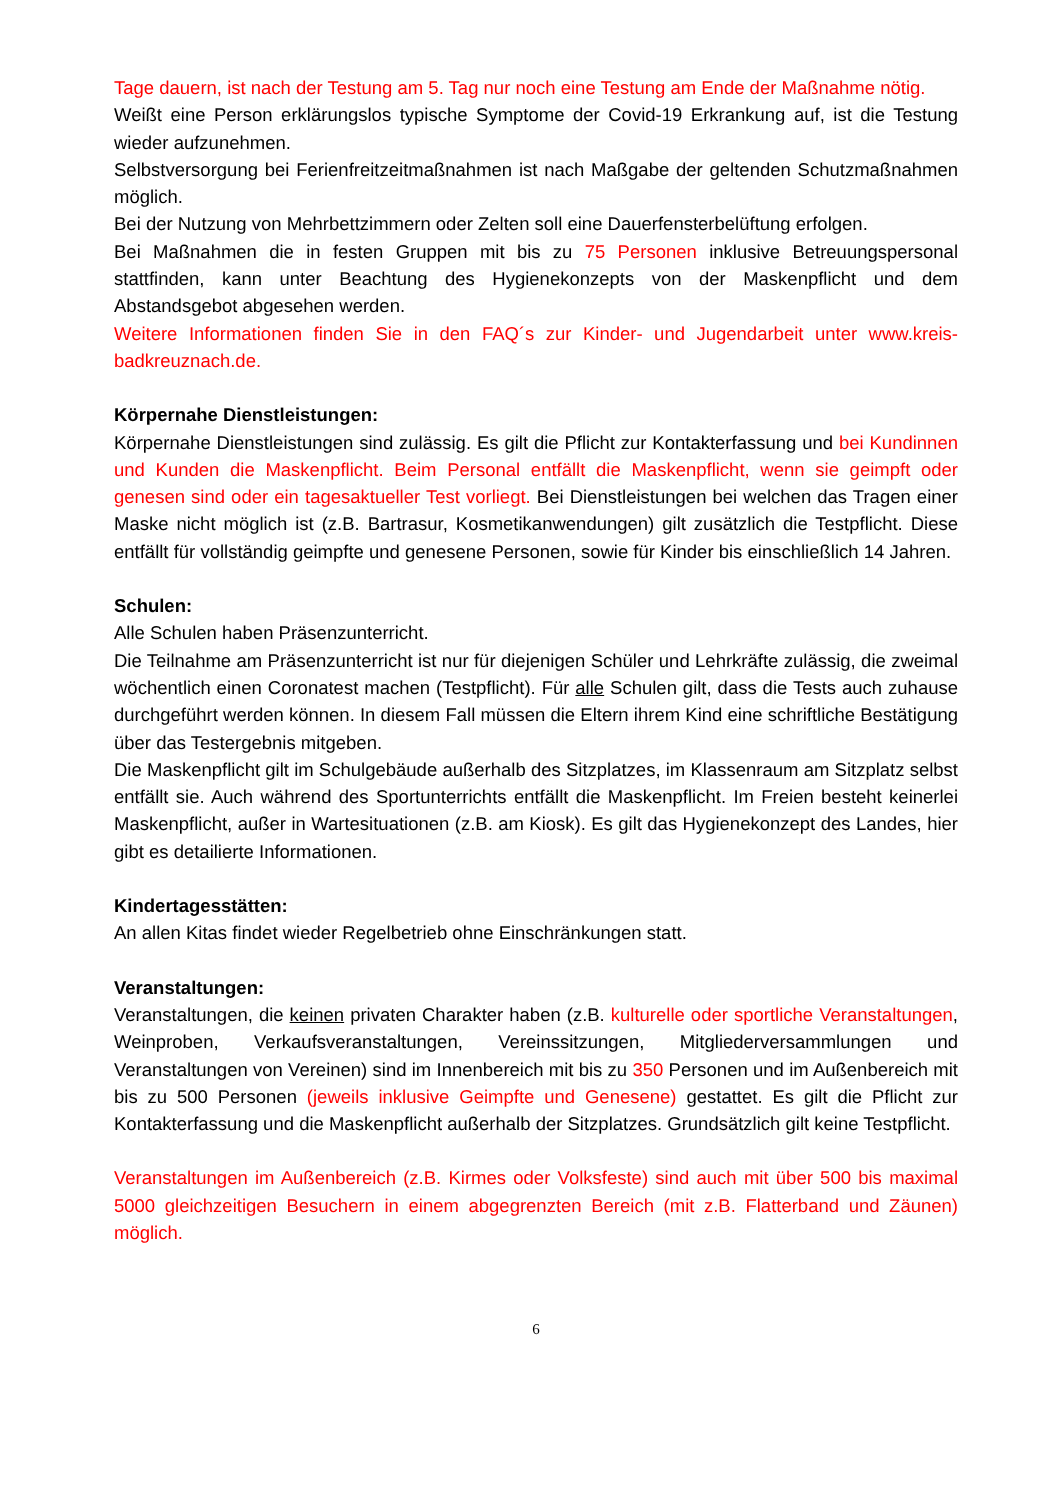Tage dauern, ist nach der Testung am 5. Tag nur noch eine Testung am Ende der Maßnahme nötig.
Weißt eine Person erklärungslos typische Symptome der Covid-19 Erkrankung auf, ist die Testung wieder aufzunehmen.
Selbstversorgung bei Ferienfreitzeitmaßnahmen ist nach Maßgabe der geltenden Schutzmaßnahmen möglich.
Bei der Nutzung von Mehrbettzimmern oder Zelten soll eine Dauerfensterbelüftung erfolgen.
Bei Maßnahmen die in festen Gruppen mit bis zu 75 Personen inklusive Betreuungspersonal stattfinden, kann unter Beachtung des Hygienekonzepts von der Maskenpflicht und dem Abstandsgebot abgesehen werden.
Weitere Informationen finden Sie in den FAQ´s zur Kinder- und Jugendarbeit unter www.kreis-badkreuznach.de.
Körpernahe Dienstleistungen:
Körpernahe Dienstleistungen sind zulässig. Es gilt die Pflicht zur Kontakterfassung und bei Kundinnen und Kunden die Maskenpflicht. Beim Personal entfällt die Maskenpflicht, wenn sie geimpft oder genesen sind oder ein tagesaktueller Test vorliegt. Bei Dienstleistungen bei welchen das Tragen einer Maske nicht möglich ist (z.B. Bartrasur, Kosmetikanwendungen) gilt zusätzlich die Testpflicht. Diese entfällt für vollständig geimpfte und genesene Personen, sowie für Kinder bis einschließlich 14 Jahren.
Schulen:
Alle Schulen haben Präsenzunterricht.
Die Teilnahme am Präsenzunterricht ist nur für diejenigen Schüler und Lehrkräfte zulässig, die zweimal wöchentlich einen Coronatest machen (Testpflicht). Für alle Schulen gilt, dass die Tests auch zuhause durchgeführt werden können. In diesem Fall müssen die Eltern ihrem Kind eine schriftliche Bestätigung über das Testergebnis mitgeben.
Die Maskenpflicht gilt im Schulgebäude außerhalb des Sitzplatzes, im Klassenraum am Sitzplatz selbst entfällt sie. Auch während des Sportunterrichts entfällt die Maskenpflicht. Im Freien besteht keinerlei Maskenpflicht, außer in Wartesituationen (z.B. am Kiosk). Es gilt das Hygienekonzept des Landes, hier gibt es detailierte Informationen.
Kindertagesstätten:
An allen Kitas findet wieder Regelbetrieb ohne Einschränkungen statt.
Veranstaltungen:
Veranstaltungen, die keinen privaten Charakter haben (z.B. kulturelle oder sportliche Veranstaltungen, Weinproben, Verkaufsveranstaltungen, Vereinssitzungen, Mitgliederversammlungen und Veranstaltungen von Vereinen) sind im Innenbereich mit bis zu 350 Personen und im Außenbereich mit bis zu 500 Personen (jeweils inklusive Geimpfte und Genesene) gestattet. Es gilt die Pflicht zur Kontakterfassung und die Maskenpflicht außerhalb der Sitzplatzes. Grundsätzlich gilt keine Testpflicht.
Veranstaltungen im Außenbereich (z.B. Kirmes oder Volksfeste) sind auch mit über 500 bis maximal 5000 gleichzeitigen Besuchern in einem abgegrenzten Bereich (mit z.B. Flatterband und Zäunen) möglich.
6